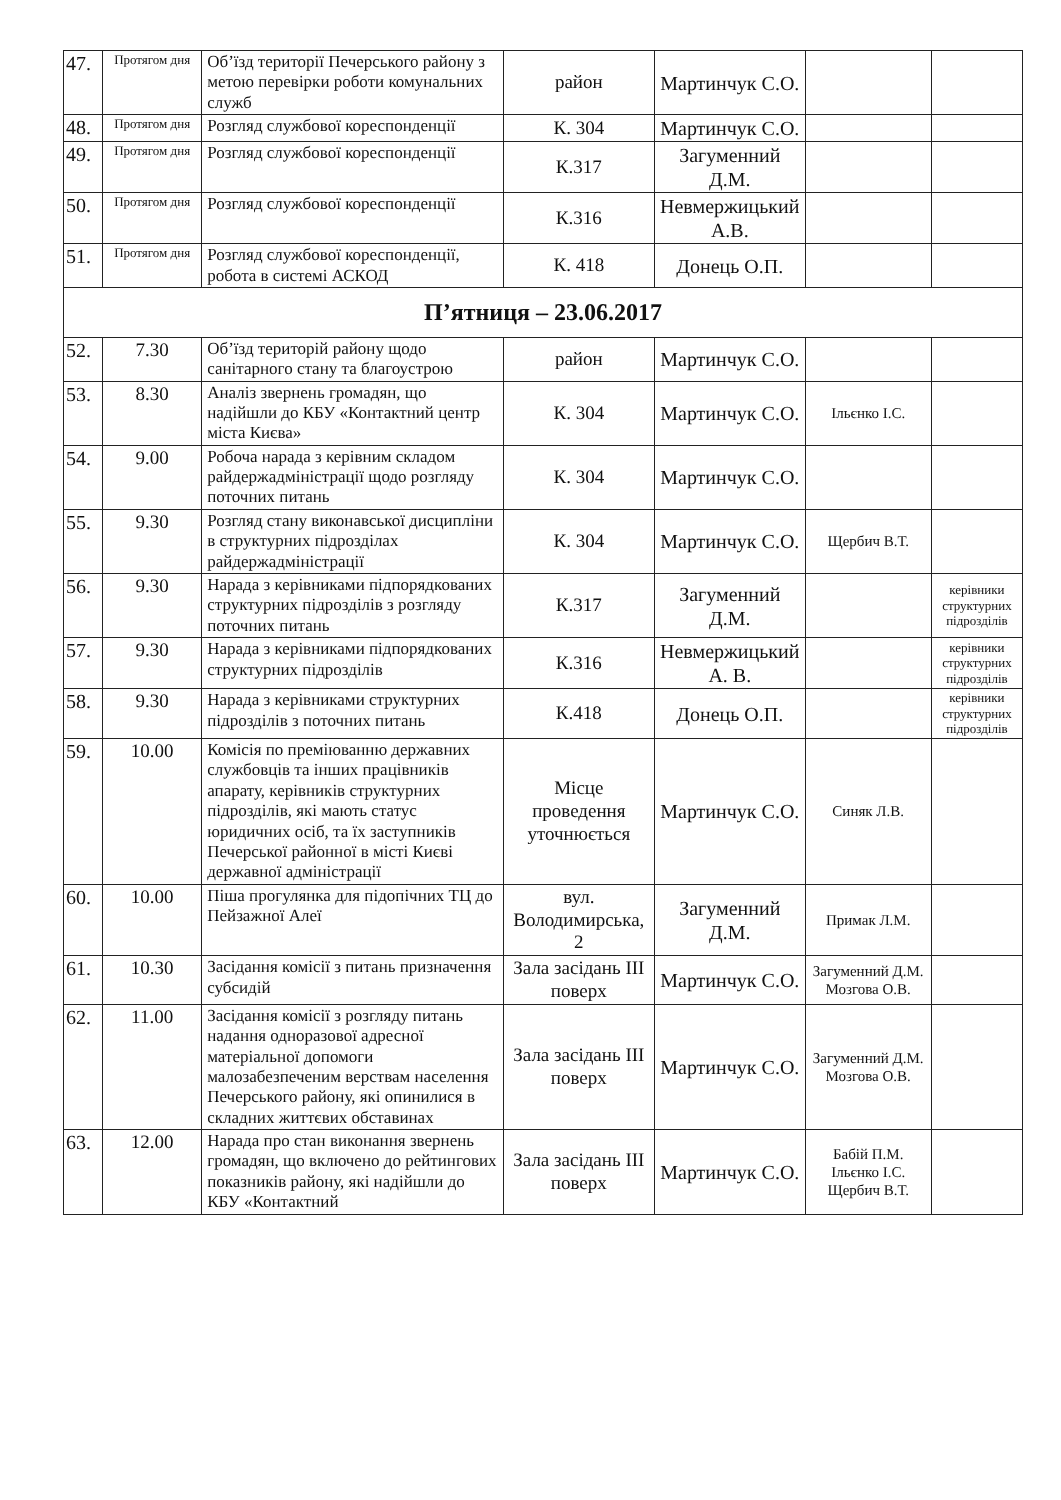| 47. | Протягом дня | Об’їзд території Печерського району з метою перевірки роботи комунальних служб | район | Мартинчук С.О. | | |
| 48. | Протягом дня | Розгляд службової кореспонденції | К. 304 | Мартинчук С.О. | | |
| 49. | Протягом дня | Розгляд службової кореспонденції | К.317 | Загуменний Д.М. | | |
| 50. | Протягом дня | Розгляд службової кореспонденції | К.316 | Невмержицький А.В. | | |
| 51. | Протягом дня | Розгляд службової кореспонденції, робота в системі АСКОД | К. 418 | Донець О.П. | | |
| П’ятниця – 23.06.2017 | | | | | | |
| 52. | 7.30 | Об’їзд територій району щодо санітарного стану та благоустрою | район | Мартинчук С.О. | | |
| 53. | 8.30 | Аналіз звернень громадян, що надійшли до КБУ «Контактний центр міста Києва» | К. 304 | Мартинчук С.О. | Ільєнко І.С. | |
| 54. | 9.00 | Робоча нарада з керівним складом райдержадміністрації щодо розгляду поточних питань | К. 304 | Мартинчук С.О. | | |
| 55. | 9.30 | Розгляд стану виконавської дисципліни в структурних підрозділах райдержадміністрації | К. 304 | Мартинчук С.О. | Щербич В.Т. | |
| 56. | 9.30 | Нарада з керівниками підпорядкованих структурних підрозділів з розгляду поточних питань | К.317 | Загуменний Д.М. | | керівники структурних підрозділів |
| 57. | 9.30 | Нарада з керівниками підпорядкованих структурних підрозділів | К.316 | Невмержицький А. В. | | керівники структурних підрозділів |
| 58. | 9.30 | Нарада з керівниками структурних підрозділів з поточних питань | К.418 | Донець О.П. | | керівники структурних підрозділів |
| 59. | 10.00 | Комісія по преміюванню державних службовців та інших працівників апарату, керівників структурних підрозділів, які мають статус юридичних осіб, та їх заступників Печерської районної в місті Києві державної адміністрації | Місце проведення уточнюється | Мартинчук С.О. | Синяк Л.В. | |
| 60. | 10.00 | Піша прогулянка для підопічних ТЦ до Пейзажної Алеї | вул. Володимирська, 2 | Загуменний Д.М. | Примак Л.М. | |
| 61. | 10.30 | Засідання комісії з питань призначення субсидій | Зала засідань III поверх | Мартинчук С.О. | Загуменний Д.М. Мозгова О.В. | |
| 62. | 11.00 | Засідання комісії з розгляду питань надання одноразової адресної матеріальної допомоги малозабезпеченим верствам населення Печерського району, які опинилися в складних життєвих обставинах | Зала засідань III поверх | Мартинчук С.О. | Загуменний Д.М. Мозгова О.В. | |
| 63. | 12.00 | Нарада про стан виконання звернень громадян, що включено до рейтингових показників району, які надійшли до КБУ «Контактний | Зала засідань III поверх | Мартинчук С.О. | Бабій П.М. Ільєнко І.С. Щербич В.Т. | |